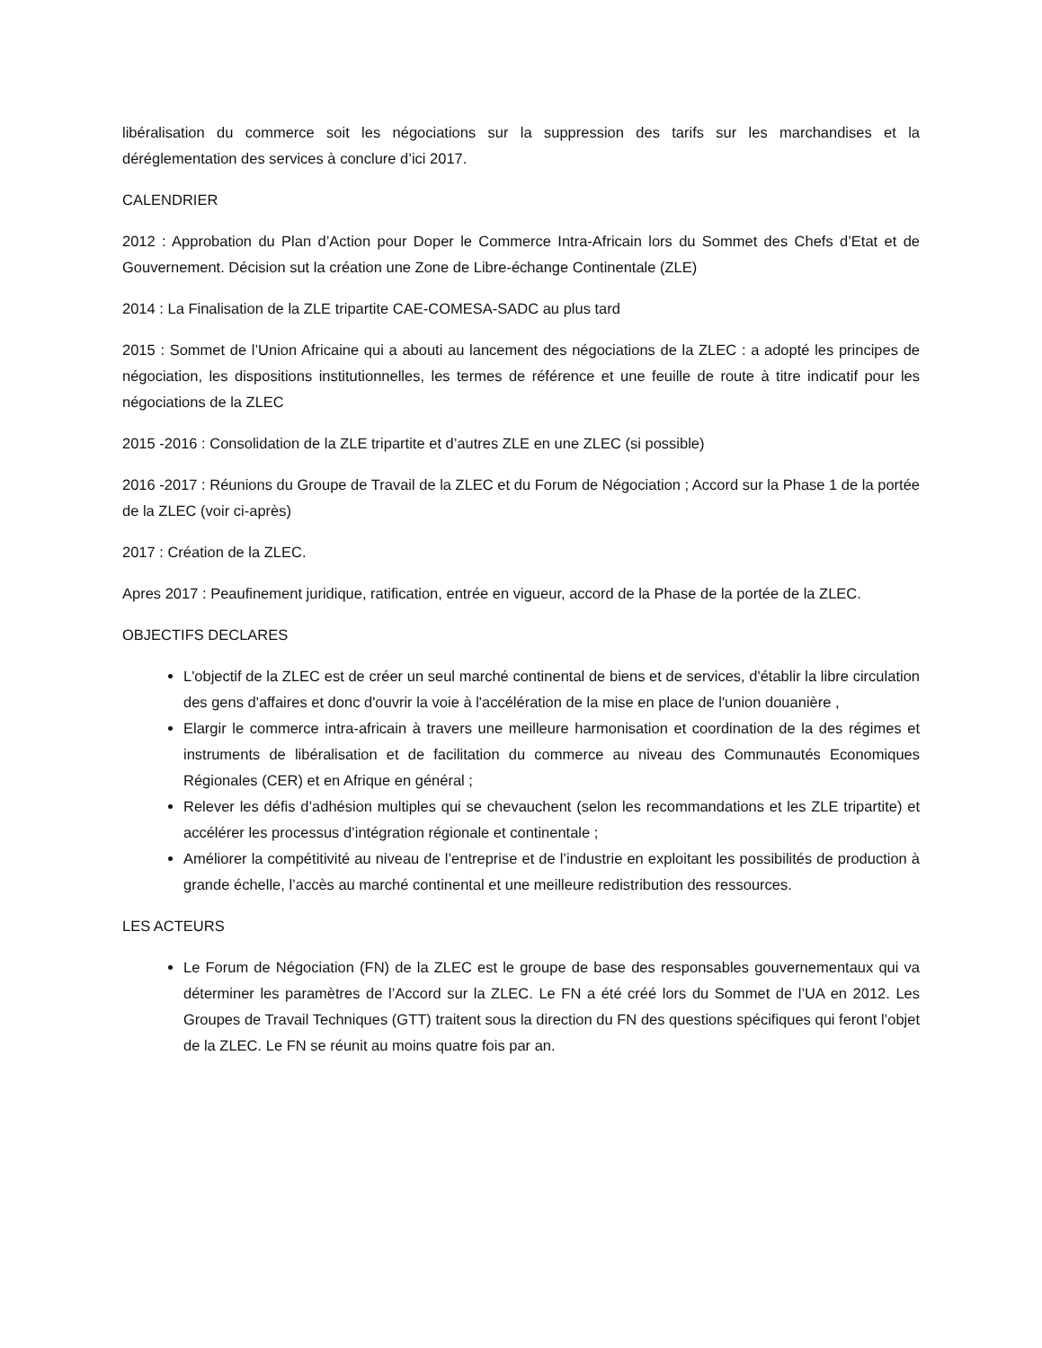libéralisation du commerce soit les négociations sur la suppression des tarifs sur les marchandises et la déréglementation des services à conclure d’ici 2017.
CALENDRIER
2012 : Approbation du Plan d’Action pour Doper le Commerce Intra-Africain lors du Sommet des Chefs d’Etat et de Gouvernement. Décision sut la création une Zone de Libre-échange Continentale (ZLE)
2014 : La Finalisation de la ZLE tripartite CAE-COMESA-SADC au plus tard
2015 : Sommet de l’Union Africaine qui a abouti au lancement des négociations de la ZLEC : a adopté les principes de négociation, les dispositions institutionnelles, les termes de référence et une feuille de route à titre indicatif pour les négociations de la ZLEC
2015 -2016 : Consolidation de la ZLE tripartite et d’autres ZLE en une ZLEC (si possible)
2016 -2017 : Réunions du Groupe de Travail de la ZLEC et du Forum de Négociation ; Accord sur la Phase 1 de la portée de la ZLEC (voir ci-après)
2017 : Création de la ZLEC.
Apres 2017 : Peaufinement juridique, ratification, entrée en vigueur, accord de la Phase de la portée de la ZLEC.
OBJECTIFS DECLARES
L'objectif de la ZLEC est de créer un seul marché continental de biens et de services, d'établir la libre circulation des gens d'affaires et donc d'ouvrir la voie à l'accélération de la mise en place de l'union douanière ,
Elargir le commerce intra-africain à travers une meilleure harmonisation et coordination de la des régimes et instruments de libéralisation et de facilitation du commerce au niveau des Communautés Economiques Régionales (CER) et en Afrique en général ;
Relever les défis d’adhésion multiples qui se chevauchent (selon les recommandations et les ZLE tripartite) et accélérer les processus d’intégration régionale et continentale ;
Améliorer la compétitivité au niveau de l’entreprise et de l’industrie en exploitant les possibilités de production à grande échelle, l’accès au marché continental et une meilleure redistribution des ressources.
LES ACTEURS
Le Forum de Négociation (FN) de la ZLEC est le groupe de base des responsables gouvernementaux qui va déterminer les paramètres de l’Accord sur la ZLEC. Le FN a été créé lors du Sommet de l’UA en 2012. Les Groupes de Travail Techniques (GTT) traitent sous la direction du FN des questions spécifiques qui feront l’objet de la ZLEC. Le FN se réunit au moins quatre fois par an.